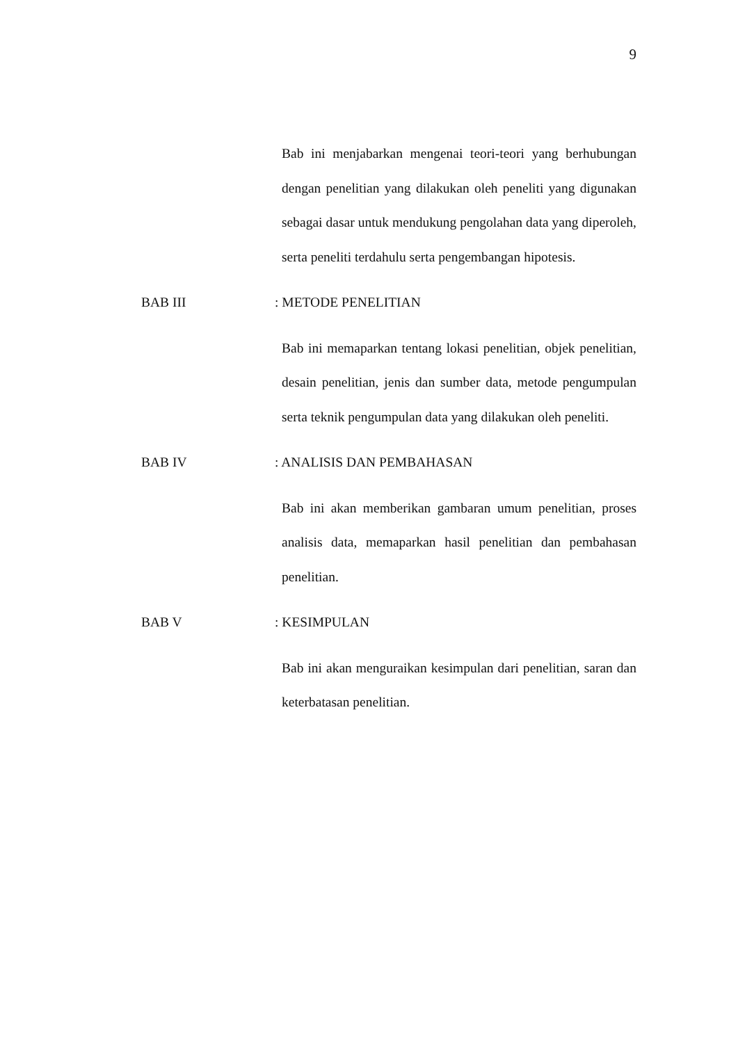9
Bab ini menjabarkan mengenai teori-teori yang berhubungan dengan penelitian yang dilakukan oleh peneliti yang digunakan sebagai dasar untuk mendukung pengolahan data yang diperoleh, serta peneliti terdahulu serta pengembangan hipotesis.
BAB III: METODE PENELITIAN
Bab ini memaparkan tentang lokasi penelitian, objek penelitian, desain penelitian, jenis dan sumber data, metode pengumpulan serta teknik pengumpulan data yang dilakukan oleh peneliti.
BAB IV: ANALISIS DAN PEMBAHASAN
Bab ini akan memberikan gambaran umum penelitian, proses analisis data, memaparkan hasil penelitian dan pembahasan penelitian.
BAB V: KESIMPULAN
Bab ini akan menguraikan kesimpulan dari penelitian, saran dan keterbatasan penelitian.